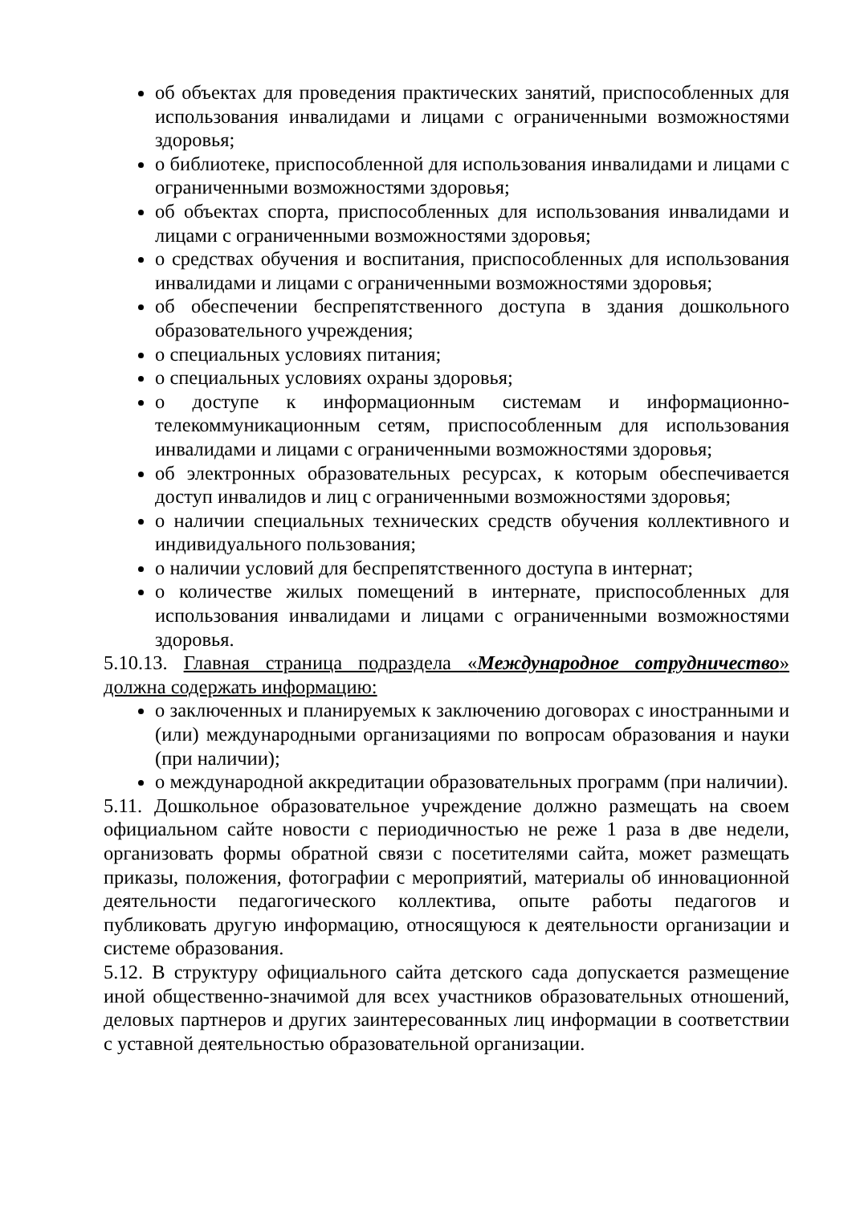об объектах для проведения практических занятий, приспособленных для использования инвалидами и лицами с ограниченными возможностями здоровья;
о библиотеке, приспособленной для использования инвалидами и лицами с ограниченными возможностями здоровья;
об объектах спорта, приспособленных для использования инвалидами и лицами с ограниченными возможностями здоровья;
о средствах обучения и воспитания, приспособленных для использования инвалидами и лицами с ограниченными возможностями здоровья;
об обеспечении беспрепятственного доступа в здания дошкольного образовательного учреждения;
о специальных условиях питания;
о специальных условиях охраны здоровья;
о доступе к информационным системам и информационно-телекоммуникационным сетям, приспособленным для использования инвалидами и лицами с ограниченными возможностями здоровья;
об электронных образовательных ресурсах, к которым обеспечивается доступ инвалидов и лиц с ограниченными возможностями здоровья;
о наличии специальных технических средств обучения коллективного и индивидуального пользования;
о наличии условий для беспрепятственного доступа в интернат;
о количестве жилых помещений в интернате, приспособленных для использования инвалидами и лицами с ограниченными возможностями здоровья.
5.10.13. Главная страница подраздела «Международное сотрудничество» должна содержать информацию:
о заключенных и планируемых к заключению договорах с иностранными и (или) международными организациями по вопросам образования и науки (при наличии);
о международной аккредитации образовательных программ (при наличии).
5.11. Дошкольное образовательное учреждение должно размещать на своем официальном сайте новости с периодичностью не реже 1 раза в две недели, организовать формы обратной связи с посетителями сайта, может размещать приказы, положения, фотографии с мероприятий, материалы об инновационной деятельности педагогического коллектива, опыте работы педагогов и публиковать другую информацию, относящуюся к деятельности организации и системе образования.
5.12. В структуру официального сайта детского сада допускается размещение иной общественно-значимой для всех участников образовательных отношений, деловых партнеров и других заинтересованных лиц информации в соответствии с уставной деятельностью образовательной организации.